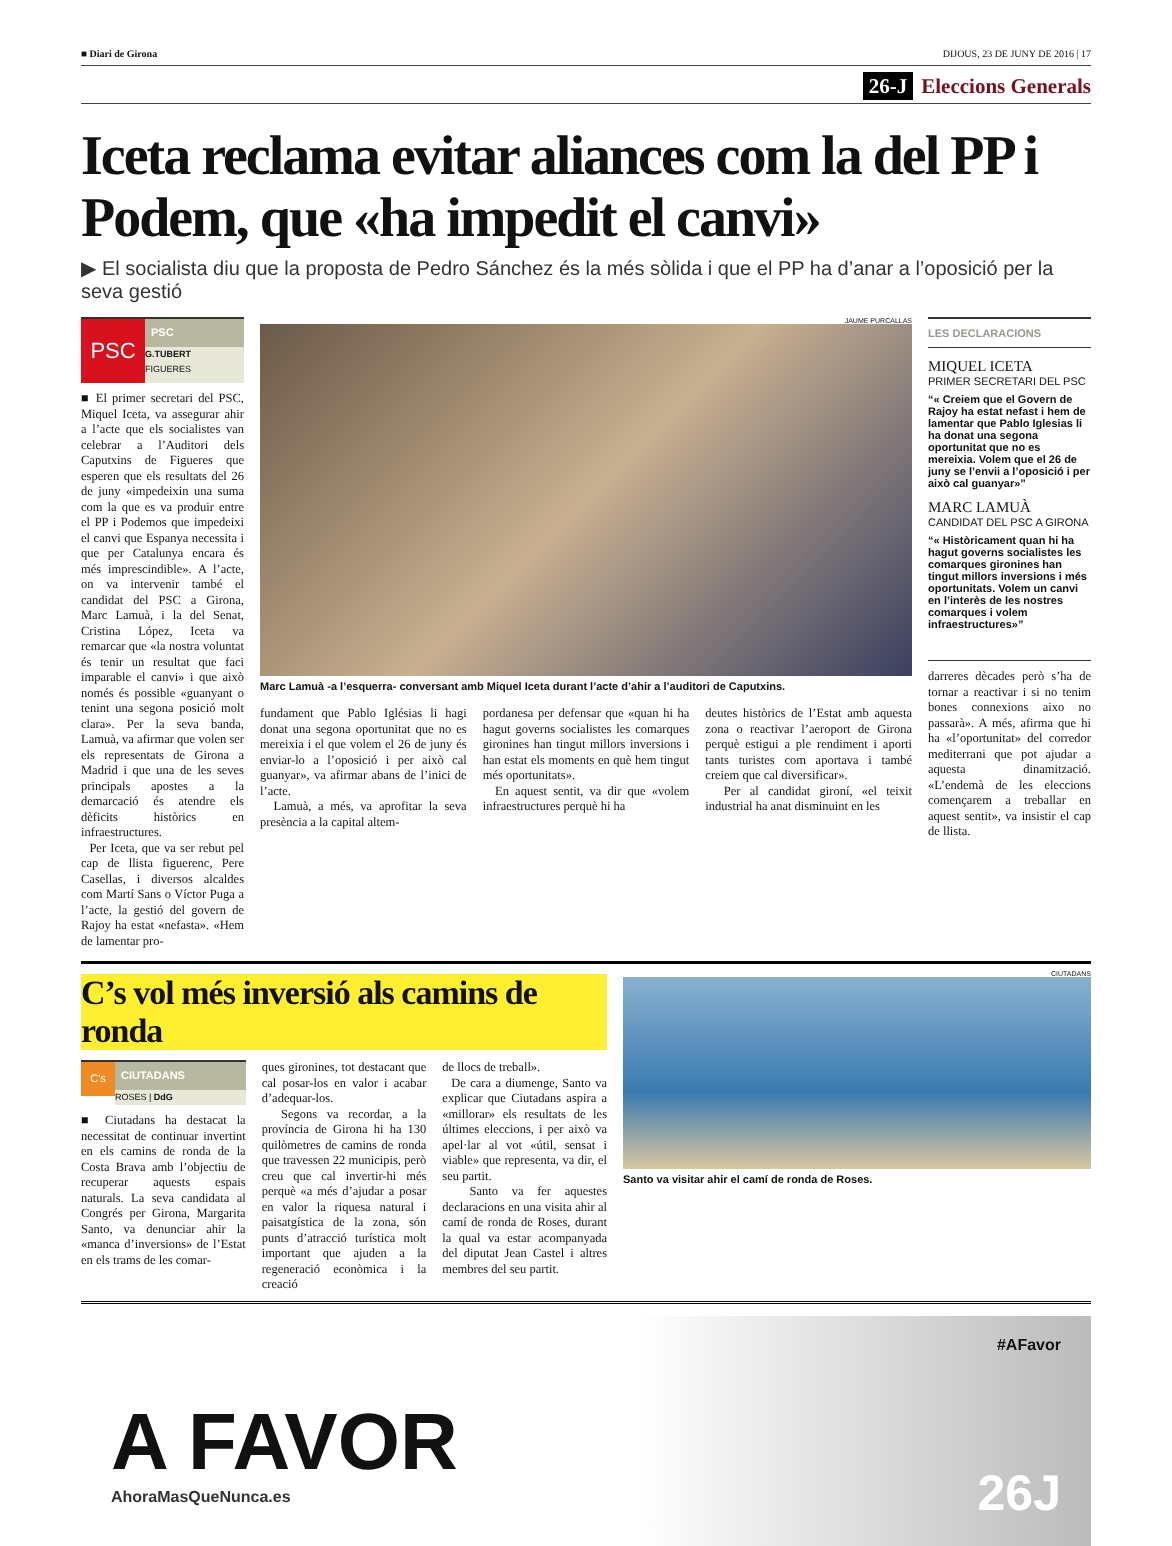■ Diari de Girona DIJOUS, 23 DE JUNY DE 2016 | 17
26-J Eleccions Generals
Iceta reclama evitar aliances com la del PP i Podem, que «ha impedit el canvi»
▶ El socialista diu que la proposta de Pedro Sánchez és la més sòlida i que el PP ha d’anar a l’oposició per la seva gestió
PSC
PSC
G.TUBERT
FIGUERES
■ El primer secretari del PSC, Miquel Iceta, va assegurar ahir a l’acte que els socialistes van celebrar a l’Auditori dels Caputxins de Figueres que esperen que els resultats del 26 de juny «impedeixin una suma com la que es va produir entre el PP i Podemos que impedeixi el canvi que Espanya necessita i que per Catalunya encara és més imprescindible». A l’acte, on va intervenir també el candidat del PSC a Girona, Marc Lamuà, i la del Senat, Cristina López, Iceta va remarcar que «la nostra voluntat és tenir un resultat que faci imparable el canvi» i que això només és possible «guanyant o tenint una segona posició molt clara». Per la seva banda, Lamuà, va afirmar que volen ser els representats de Girona a Madrid i que una de les seves principals apostes a la demarcació és atendre els dèficits històrics en infraestructures.
Per Iceta, que va ser rebut pel cap de llista figuerenc, Pere Casellas, i diversos alcaldes com Martí Sans o Víctor Puga a l’acte, la gestió del govern de Rajoy ha estat «nefasta». «Hem de lamentar pro-
JAUME PURCALLAS
Marc Lamuà -a l’esquerra- conversant amb Miquel Iceta durant l’acte d’ahir a l’auditori de Caputxins.
fundament que Pablo Iglésias li hagi donat una segona oportunitat que no es mereixia i el que volem el 26 de juny és enviar-lo a l’oposició i per això cal guanyar», va afirmar abans de l’inici de l’acte.
Lamuà, a més, va aprofitar la seva presència a la capital altem-
pordanesa per defensar que «quan hi ha hagut governs socialistes les comarques gironines han tingut millors inversions i han estat els moments en què hem tingut més oportunitats».
En aquest sentit, va dir que «volem infraestructures perquè hi ha
deutes històrics de l’Estat amb aquesta zona o reactivar l’aeroport de Girona perquè estigui a ple rendiment i aporti tants turistes com aportava i també creiem que cal diversificar».
Per al candidat gironí, «el teixit industrial ha anat disminuint en les
LES DECLARACIONS
MIQUEL ICETA
PRIMER SECRETARI DEL PSC
« Creiem que el Govern de Rajoy ha estat nefast i hem de lamentar que Pablo Iglesias li ha donat una segona oportunitat que no es mereixia. Volem que el 26 de juny se l’envii a l’oposició i per això cal guanyar»
MARC LAMUÀ
CANDIDAT DEL PSC A GIRONA
« Històricament quan hi ha hagut governs socialistes les comarques gironines han tingut millors inversions i més oportunitats. Volem un canvi en l’interès de les nostres comarques i volem infraestructures»
darreres dècades però s’ha de tornar a reactivar i si no tenim bones connexions aixo no passarà». A més, afirma que hi ha «l’oportunitat» del corredor mediterrani que pot ajudar a aquesta dinamització. «L’endemà de les eleccions començarem a treballar en aquest sentit», va insistir el cap de llista.
C’s vol més inversió als camins de ronda
C’s
CIUTADANS
ROSES | DdG
■ Ciutadans ha destacat la necessitat de continuar invertint en els camins de ronda de la Costa Brava amb l’objectiu de recuperar aquests espais naturals. La seva candidata al Congrés per Girona, Margarita Santo, va denunciar ahir la «manca d’inversions» de l’Estat en els trams de les comar-
ques gironines, tot destacant que cal posar-los en valor i acabar d’adequar-los.
Segons va recordar, a la província de Girona hi ha 130 quilòmetres de camins de ronda que travessen 22 municipis, però creu que cal invertir-hi més perquè «a més d’ajudar a posar en valor la riquesa natural i paisatgística de la zona, són punts d’atracció turística molt important que ajuden a la regeneració econòmica i la creació
de llocs de treball».
De cara a diumenge, Santo va explicar que Ciutadans aspira a «millorar» els resultats de les últimes eleccions, i per això va apel·lar al vot «útil, sensat i viable» que representa, va dir, el seu partit.
Santo va fer aquestes declaracions en una visita ahir al camí de ronda de Roses, durant la qual va estar acompanyada del diputat Jean Castel i altres membres del seu partit.
CIUTADANS
Santo va visitar ahir el camí de ronda de Roses.
A FAVOR
AhoraMasQueNunca.es
#AFavor
26J